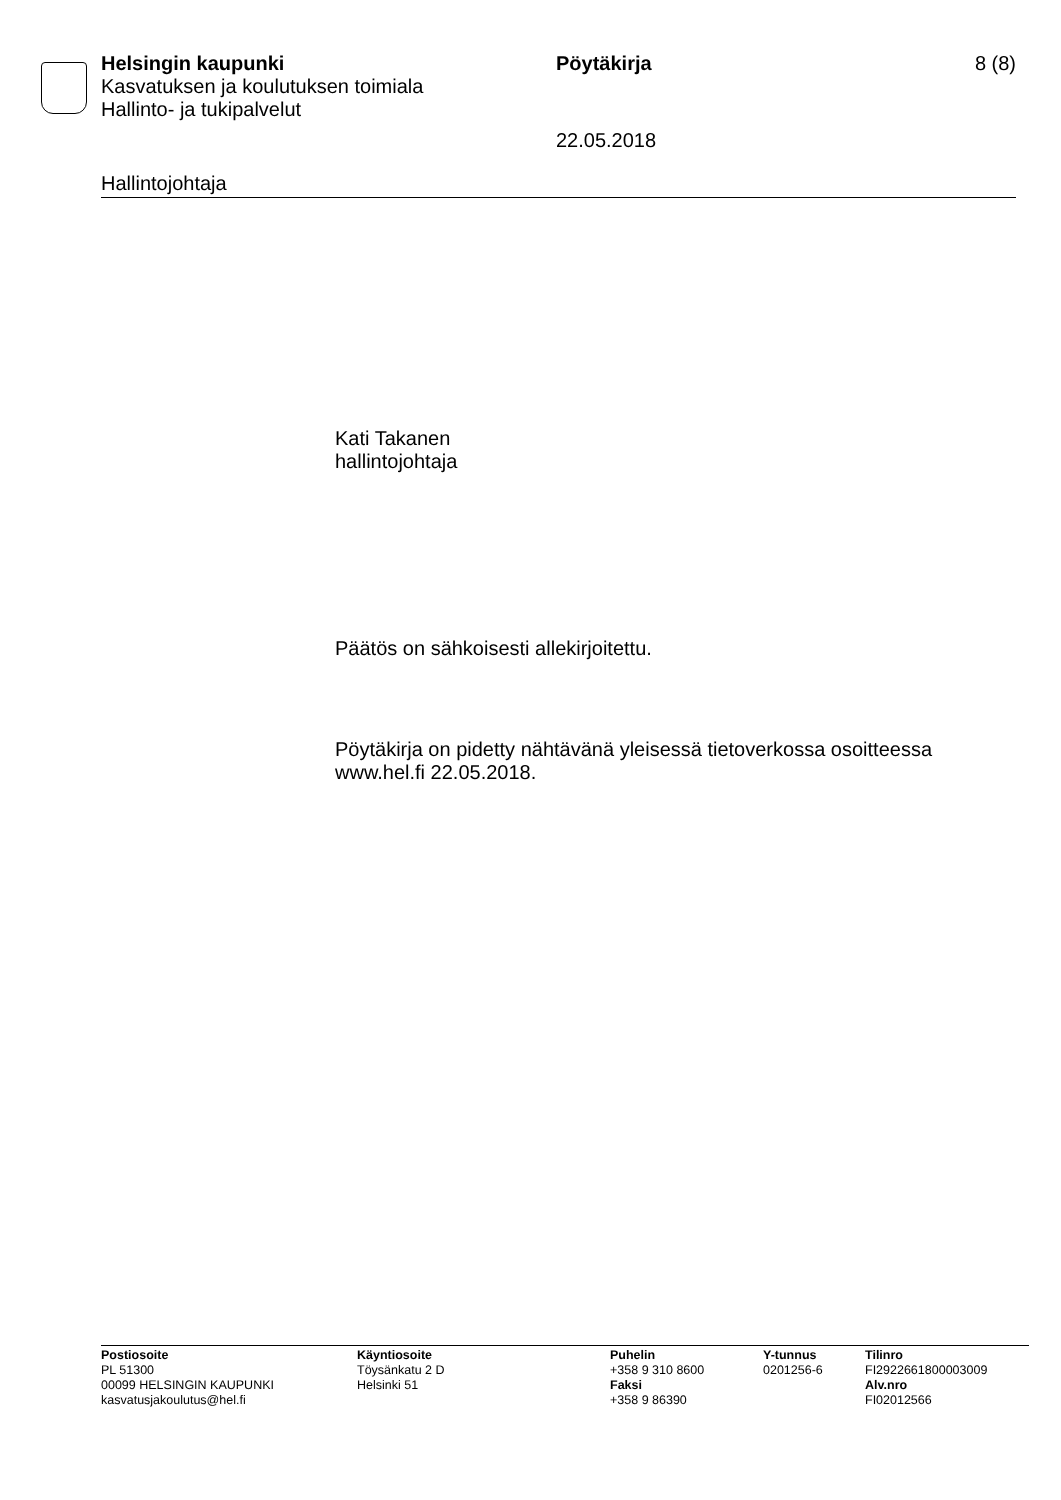Helsingin kaupunki
Kasvatuksen ja koulutuksen toimiala
Hallinto- ja tukipalvelut
Pöytäkirja
22.05.2018
8 (8)
Hallintojohtaja
Kati Takanen
hallintojohtaja
Päätös on sähkoisesti allekirjoitettu.
Pöytäkirja on pidetty nähtävänä yleisessä tietoverkossa osoitteessa
www.hel.fi 22.05.2018.
Postiosoite
PL 51300
00099 HELSINGIN KAUPUNKI
kasvatusjakoulutus@hel.fi
Käyntiosoite
Töysänkatu 2 D
Helsinki 51
Puhelin
+358 9 310 8600
Faksi
+358 9 86390
Y-tunnus
0201256-6
Tilinro
FI2922661800003009
Alv.nro
FI02012566